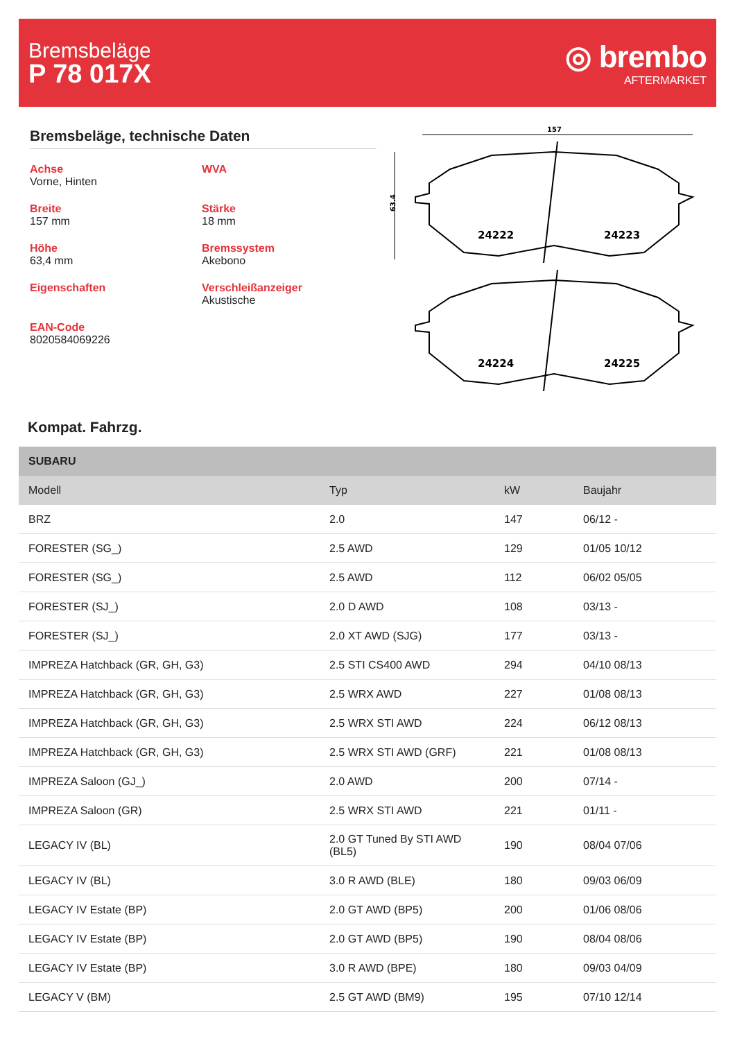Bremsbeläge
P 78 017X
◎ brembo
AFTERMARKET
Bremsbeläge, technische Daten
Achse
Vorne, Hinten
WVA
Breite
157 mm
Stärke
18 mm
Höhe
63,4 mm
Bremssystem
Akebono
Eigenschaften
Verschleißanzeiger
Akustische
EAN-Code
8020584069226
157
63.4
24222
24223
24224
24225
Kompat. Fahrzg.
| SUBARU | | | |
| --- | --- | --- | --- |
| Modell | Typ | kW | Baujahr |
| BRZ | 2.0 | 147 | 06/12 - |
| FORESTER (SG_) | 2.5 AWD | 129 | 01/05 10/12 |
| FORESTER (SG_) | 2.5 AWD | 112 | 06/02 05/05 |
| FORESTER (SJ_) | 2.0 D AWD | 108 | 03/13 - |
| FORESTER (SJ_) | 2.0 XT AWD (SJG) | 177 | 03/13 - |
| IMPREZA Hatchback (GR, GH, G3) | 2.5 STI CS400 AWD | 294 | 04/10 08/13 |
| IMPREZA Hatchback (GR, GH, G3) | 2.5 WRX AWD | 227 | 01/08 08/13 |
| IMPREZA Hatchback (GR, GH, G3) | 2.5 WRX STI AWD | 224 | 06/12 08/13 |
| IMPREZA Hatchback (GR, GH, G3) | 2.5 WRX STI AWD (GRF) | 221 | 01/08 08/13 |
| IMPREZA Saloon (GJ_) | 2.0 AWD | 200 | 07/14 - |
| IMPREZA Saloon (GR) | 2.5 WRX STI AWD | 221 | 01/11 - |
| LEGACY IV (BL) | 2.0 GT Tuned By STI AWD (BL5) | 190 | 08/04 07/06 |
| LEGACY IV (BL) | 3.0 R AWD (BLE) | 180 | 09/03 06/09 |
| LEGACY IV Estate (BP) | 2.0 GT AWD (BP5) | 200 | 01/06 08/06 |
| LEGACY IV Estate (BP) | 2.0 GT AWD (BP5) | 190 | 08/04 08/06 |
| LEGACY IV Estate (BP) | 3.0 R AWD (BPE) | 180 | 09/03 04/09 |
| LEGACY V (BM) | 2.5 GT AWD (BM9) | 195 | 07/10 12/14 |